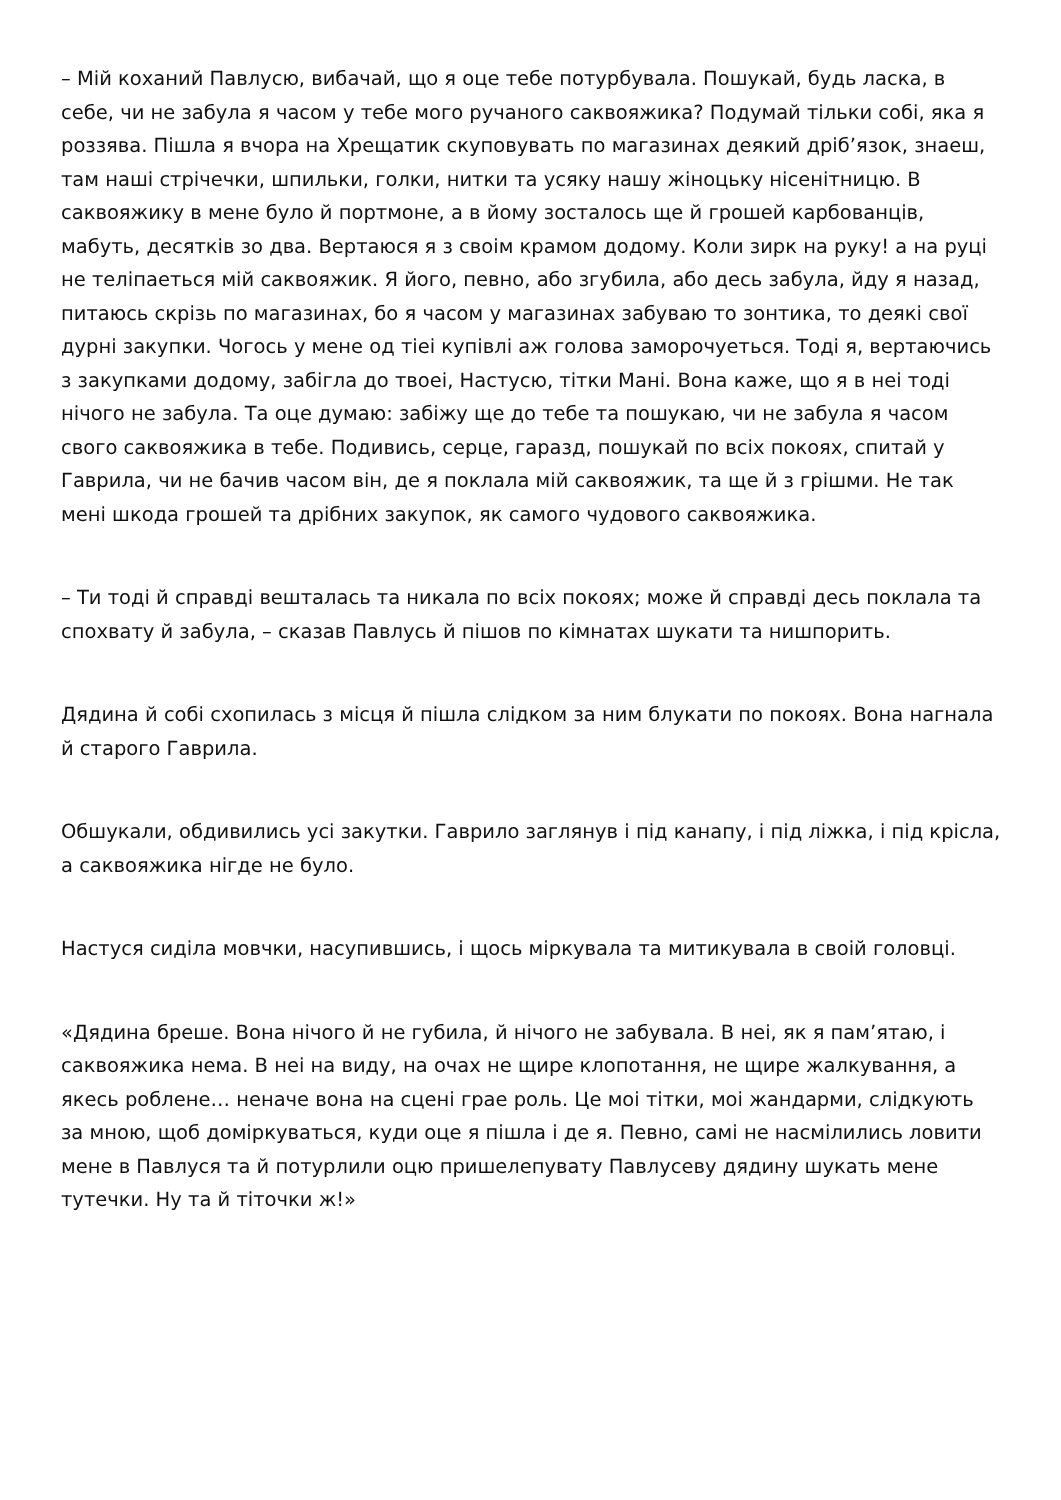– Мій коханий Павлусю, вибачай, що я оце тебе потурбувала. Пошукай, будь ласка, в себе, чи не забула я часом у тебе мого ручаного саквояжика? Подумай тільки собі, яка я роззява. Пішла я вчора на Хрещатик скуповувать по магазинах деякий дріб’язок, знаеш, там наші стрічечки, шпильки, голки, нитки та усяку нашу жіноцьку нісенітницю. В саквояжику в мене було й портмоне, а в йому зосталось ще й грошей карбованців, мабуть, десятків зо два. Вертаюся я з своім крамом додому. Коли зирк на руку! а на руці не теліпаеться мій саквояжик. Я його, певно, або згубила, або десь забула, йду я назад, питаюсь скрізь по магазинах, бо я часом у магазинах забуваю то зонтика, то деякі свої дурні закупки. Чогось у мене од тіеі купівлі аж голова заморочуеться. Тоді я, вертаючись з закупками додому, забігла до твоеі, Настусю, тітки Мані. Вона каже, що я в неі тоді нічого не забула. Та оце думаю: забіжу ще до тебе та пошукаю, чи не забула я часом свого саквояжика в тебе. Подивись, серце, гаразд, пошукай по всіх покоях, спитай у Гаврила, чи не бачив часом він, де я поклала мій саквояжик, та ще й з грішми. Не так мені шкода грошей та дрібних закупок, як самого чудового саквояжика.
– Ти тоді й справді вешталась та никала по всіх покоях; може й справді десь поклала та спохвату й забула, – сказав Павлусь й пішов по кімнатах шукати та нишпорить.
Дядина й собі схопилась з місця й пішла слідком за ним блукати по покоях. Вона нагнала й старого Гаврила.
Обшукали, обдивились усі закутки. Гаврило заглянув і під канапу, і під ліжка, і під крісла, а саквояжика нігде не було.
Настуся сиділа мовчки, насупившись, і щось міркувала та митикувала в своій головці.
«Дядина бреше. Вона нічого й не губила, й нічого не забувала. В неі, як я пам’ятаю, і саквояжика нема. В неі на виду, на очах не щире клопотання, не щире жалкування, а якесь роблене… неначе вона на сцені грае роль. Це моі тітки, моі жандарми, слідкують за мною, щоб доміркуваться, куди оце я пішла і де я. Певно, самі не насмілились ловити мене в Павлуся та й потурлили оцю пришелепувату Павлусеву дядину шукать мене тутечки. Ну та й тіточки ж!»